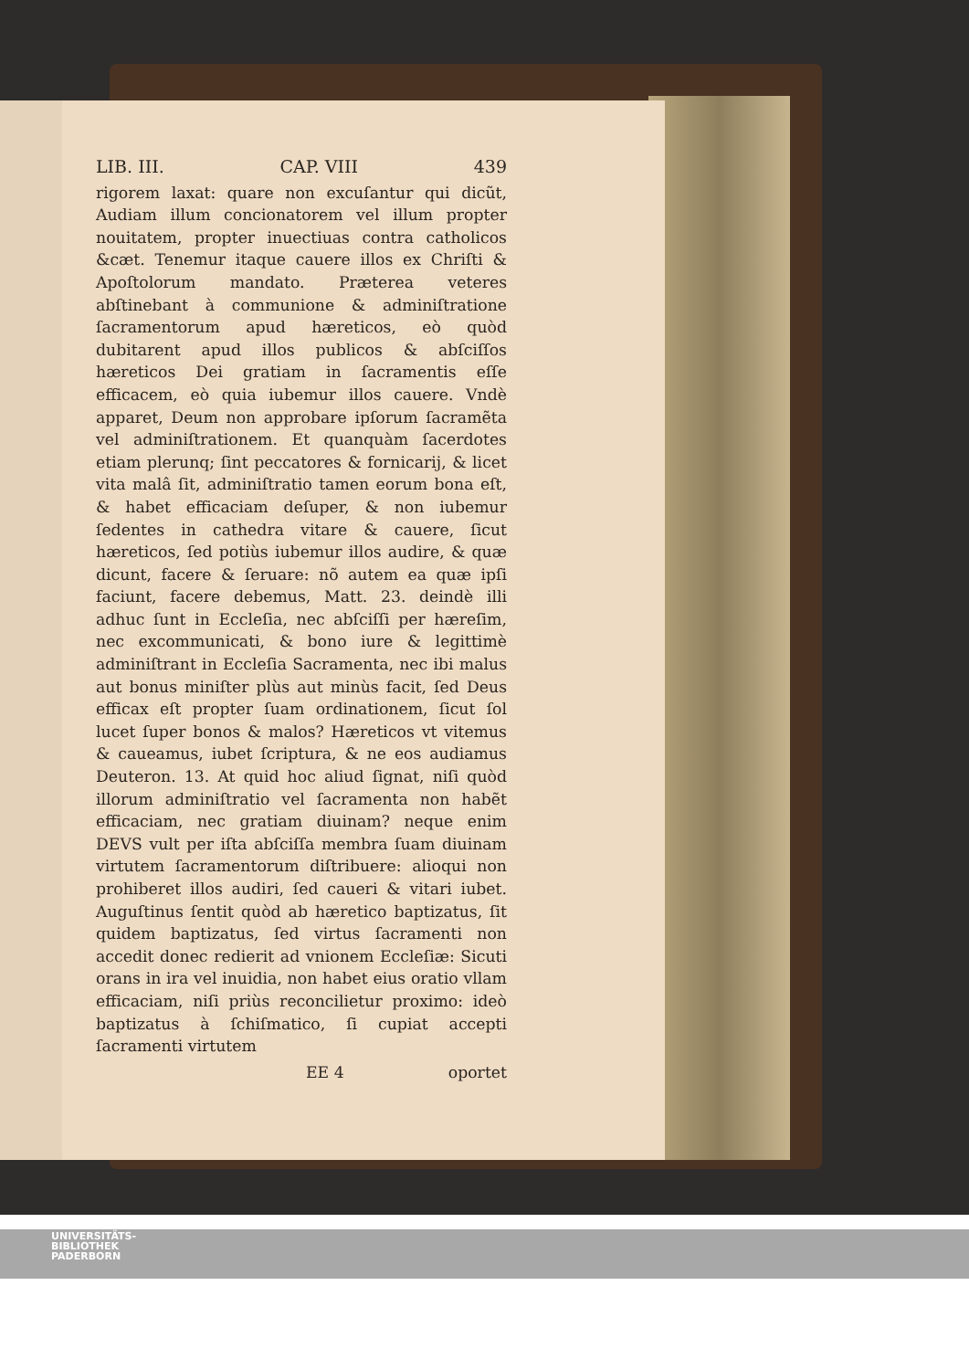LIB. III. CAP. VIII 439
rigorem laxat: quare non excuſantur qui dicũt, Audiam illum concionatorem vel illum propter nouitatem, propter inuectiuas contra catholicos &cæt. Tenemur itaque cauere illos ex Chriſti & Apoſtolorum mandato. Præterea veteres abſtinebant à communione & adminiſtratione ſacramentorum apud hæreticos, eò quòd dubitarent apud illos publicos & abſciſſos hæreticos Dei gratiam in ſacramentis eſſe efficacem, eò quia iubemur illos cauere. Vndè apparet, Deum non approbare ipſorum ſacramẽta vel adminiſtrationem. Et quanquàm ſacerdotes etiam plerunq; ſint peccatores & fornicarij, & licet vita malâ ſit, adminiſtratio tamen eorum bona eſt, & habet efficaciam deſuper, & non iubemur ſedentes in cathedra vitare & cauere, ſicut hæreticos, ſed potiùs iubemur illos audire, & quæ dicunt, facere & ſeruare: nõ autem ea quæ ipſi faciunt, facere debemus, Matt. 23. deindè illi adhuc ſunt in Eccleſia, nec abſciſſi per hæreſim, nec excommunicati, & bono iure & legittimè adminiſtrant in Eccleſia Sacramenta, nec ibi malus aut bonus miniſter plùs aut minùs facit, ſed Deus efficax eſt propter ſuam ordinationem, ſicut ſol lucet ſuper bonos & malos? Hæreticos vt vitemus & caueamus, iubet ſcriptura, & ne eos audiamus Deuteron. 13. At quid hoc aliud ſignat, niſi quòd illorum adminiſtratio vel ſacramenta non habẽt efficaciam, nec gratiam diuinam? neque enim DEVS vult per iſta abſciſſa membra ſuam diuinam virtutem ſacramentorum diſtribuere: alioqui non prohiberet illos audiri, ſed caueri & vitari iubet. Auguſtinus ſentit quòd ab hæretico baptizatus, ſit quidem baptizatus, ſed virtus ſacramenti non accedit donec redierit ad vnionem Eccleſiæ: Sicuti orans in ira vel inuidia, non habet eius oratio vllam efficaciam, niſi priùs reconcilietur proximo: ideò baptizatus à ſchiſmatico, ſi cupiat accepti ſacramenti virtutem
EE 4 oportet
UNIVERSITÄTS-
BIBLIOTHEK
PADERBORN